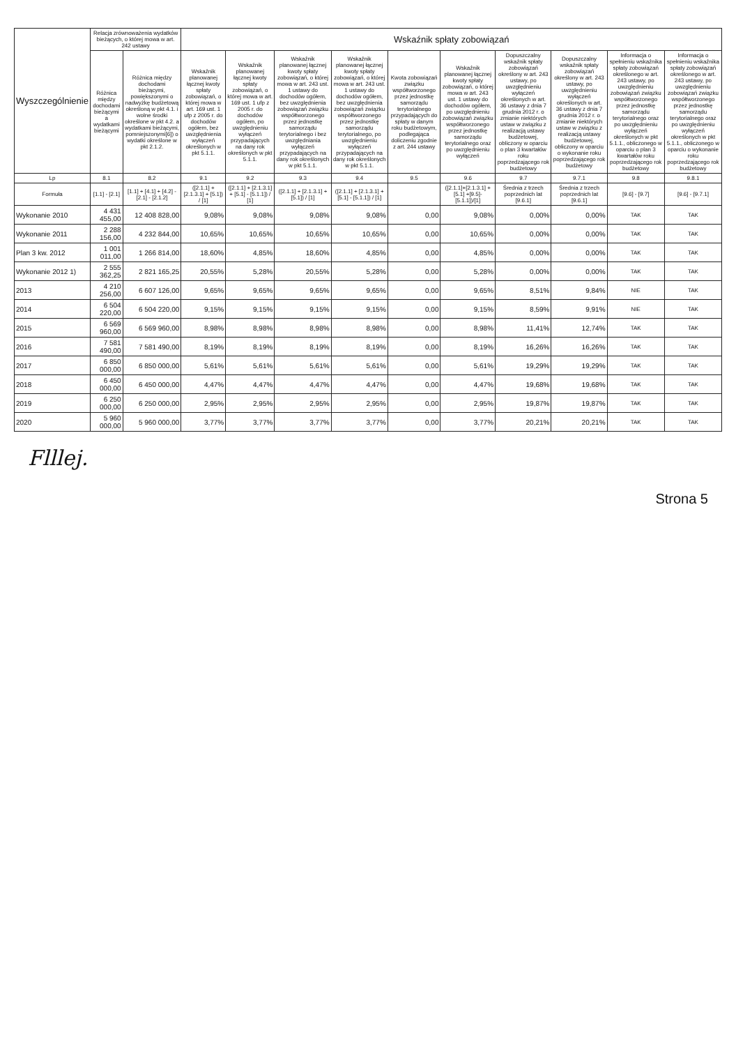| Wyszczególnienie | Relacja zrównoważenia wydatków bieżących, o której mowa w art. 242 ustawy | | Wskaźnik spłaty zobowiązań | | | | | | | | | |
| --- | --- | --- | --- | --- | --- | --- | --- | --- | --- | --- | --- | --- |
| | Różnica między dochodami bieżącymi a wydatkami bieżącymi | Różnica między dochodami bieżącymi, powiększonymi o nadwyżkę budżetową określoną w pkt 4.1. i wolne środki określone w pkt 4.2. a wydatkami bieżącymi, pomniejszonymi[6]) o wydatki określone w pkt 2.1.2. | Wskaźnik planowanej łącznej kwoty spłaty zobowiązań, o której mowa w art. 169 ust. 1 ufp z 2005 r. do dochodów ogółem, bez uwzględnienia wyłączeń określonych w pkt 5.1.1. | Wskaźnik planowanej łącznej kwoty spłaty zobowiązań, o której mowa w art. 169 ust. 1 ufp z 2005 r. do dochodów ogółem, po uwzględnieniu wyłączeń przypadających na dany rok określonych w pkt 5.1.1. | Wskaźnik planowanej łącznej kwoty spłaty zobowiązań, o której mowa w art. 243 ust. 1 ustawy do dochodów ogółem, bez uwzględnienia zobowiązań związku współtworzonego przez jednostkę samorządu terytorialnego i bez uwzględniania wyłączeń przypadających na dany rok określonych w pkt 5.1.1. | Wskaźnik planowanej łącznej kwoty spłaty zobowiązań, o której mowa w art. 243 ust. 1 ustawy do dochodów ogółem, bez uwzględnienia zobowiązań związku współtworzonego przez jednostkę samorządu terytorialnego, po uwzględnieniu wyłączeń przypadających na dany rok określonych w pkt 5.1.1. | Kwota zobowiązań związku współtworzonego przez jednostkę samorządu terytorialnego przypadających do spłaty w danym roku budżetowym, podlegająca doliczeniu zgodnie z art. 244 ustawy | Wskaźnik planowanej łącznej kwoty spłaty zobowiązań, o której mowa w art. 243 ust. 1 ustawy do dochodów ogółem, po uwzględnieniu zobowiązań związku współtworzonego przez jednostkę samorządu terytorialnego oraz po uwzględnieniu wyłączeń | Dopuszczalny wskaźnik spłaty zobowiązań określony w art. 243 ustawy, po uwzględnieniu wyłączeń określonych w art. 36 ustawy z dnia 7 grudnia 2012 r. o zmianie niektórych ustaw w związku z realizacją ustawy budżetowej, obliczony w oparciu o plan 3 kwartałów roku poprzedzającego rok budżetowy | Dopuszczalny wskaźnik spłaty zobowiązań określony w art. 243 ustawy, po uwzględnieniu wyłączeń określonych w art. 36 ustawy z dnia 7 grudnia 2012 r. o zmianie niektórych ustaw w związku z realizacją ustawy budżetowej, obliczony w oparciu o wykonanie roku poprzedzającego rok budżetowy | Informacja o spełnieniu wskaźnika spłaty zobowiązań określonego w art. 243 ustawy, po uwzględnieniu zobowiązań związku współtworzonego przez jednostkę samorządu terytorialnego oraz po uwzględnieniu wyłączeń określonych w pkt 5.1.1., obliczonego w oparciu o plan 3 kwartałów roku poprzedzającego rok budżetowy | Informacja o spełnieniu wskaźnika spłaty zobowiązań określonego w art. 243 ustawy, po uwzględnieniu zobowiązań związku współtworzonego przez jednostkę samorządu terytorialnego oraz po uwzględnieniu wyłączeń określonych w pkt 5.1.1., obliczonego w oparciu o wykonanie roku poprzedzającego rok budżetowy |
| Lp | 8.1 | 8.2 | 9.1 | 9.2 | 9.3 | 9.4 | 9.5 | 9.6 | 9.7 | 9.7.1 | 9.8 | 9.8.1 |
| Formuła | [1.1] - [2.1] | [1.1] + [4.1] + [4.2] - [2.1] - [2.1.2] | ([2.1.1] + [2.1.3.1] + [5.1]) / [1] | ([2.1.1] + [2.1.3.1] + [5.1] - [5.1.1]) / [1] | ([2.1.1] + [2.1.3.1] + [5.1]) / [1] | ([2.1.1] + [2.1.3.1] + [5.1] - [5.1.1]) / [1] | | ([2.1.1]+[2.1.3.1] + [5.1] +[9.5]-[5.1.1])/[1] | Średnia z trzech poprzednich lat [9.6.1] | Średnia z trzech poprzednich lat [9.6.1] | [9.6] - [9.7] | [9.6] - [9.7.1] |
| Wykonanie 2010 | 4 431 455,00 | 12 408 828,00 | 9,08% | 9,08% | 9,08% | 9,08% | 0,00 | 9,08% | 0,00% | 0,00% | TAK | TAK |
| Wykonanie 2011 | 2 288 156,00 | 4 232 844,00 | 10,65% | 10,65% | 10,65% | 10,65% | 0,00 | 10,65% | 0,00% | 0,00% | TAK | TAK |
| Plan 3 kw. 2012 | 1 001 011,00 | 1 266 814,00 | 18,60% | 4,85% | 18,60% | 4,85% | 0,00 | 4,85% | 0,00% | 0,00% | TAK | TAK |
| Wykonanie 2012 1) | 2 555 362,25 | 2 821 165,25 | 20,55% | 5,28% | 20,55% | 5,28% | 0,00 | 5,28% | 0,00% | 0,00% | TAK | TAK |
| 2013 | 4 210 256,00 | 6 607 126,00 | 9,65% | 9,65% | 9,65% | 9,65% | 0,00 | 9,65% | 8,51% | 9,84% | NIE | TAK |
| 2014 | 6 504 220,00 | 6 504 220,00 | 9,15% | 9,15% | 9,15% | 9,15% | 0,00 | 9,15% | 8,59% | 9,91% | NIE | TAK |
| 2015 | 6 569 960,00 | 6 569 960,00 | 8,98% | 8,98% | 8,98% | 8,98% | 0,00 | 8,98% | 11,41% | 12,74% | TAK | TAK |
| 2016 | 7 581 490,00 | 7 581 490,00 | 8,19% | 8,19% | 8,19% | 8,19% | 0,00 | 8,19% | 16,26% | 16,26% | TAK | TAK |
| 2017 | 6 850 000,00 | 6 850 000,00 | 5,61% | 5,61% | 5,61% | 5,61% | 0,00 | 5,61% | 19,29% | 19,29% | TAK | TAK |
| 2018 | 6 450 000,00 | 6 450 000,00 | 4,47% | 4,47% | 4,47% | 4,47% | 0,00 | 4,47% | 19,68% | 19,68% | TAK | TAK |
| 2019 | 6 250 000,00 | 6 250 000,00 | 2,95% | 2,95% | 2,95% | 2,95% | 0,00 | 2,95% | 19,87% | 19,87% | TAK | TAK |
| 2020 | 5 960 000,00 | 5 960 000,00 | 3,77% | 3,77% | 3,77% | 3,77% | 0,00 | 3,77% | 20,21% | 20,21% | TAK | TAK |
Flllej.
Strona 5